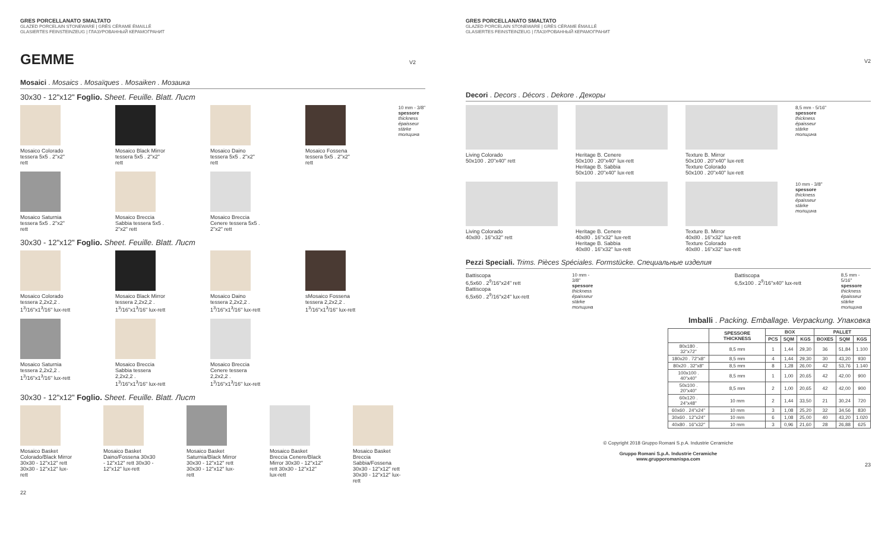GRES PORCELLANATO SMALTATO
GLAZED PORCELAIN STONEWARE | GRÈS CÉRAME ÉMAILLÉ
GLASIERTES FEINSTEINZEUG | ГЛАЗУРОВАННЫЙ КЕРАМОГРАНИТ
GEMME
V2
Mosaici . Mosaics . Mosaïques . Mosaiken . Мозаика
30x30 - 12"x12" Foglio. Sheet. Feuille. Blatt. Лист
10 mm - 3/8"
spessore
thickness
épaisseur
stärke
толщина
Mosaico Colorado tessera 5x5 . 2"x2" rett
Mosaico Black Mirror tessera 5x5 . 2"x2" rett
Mosaico Daino tessera 5x5 . 2"x2" rett
Mosaico Fossena tessera 5x5 . 2"x2" rett
Mosaico Saturnia tessera 5x5 . 2"x2" rett
Mosaico Breccia Sabbia tessera 5x5 . 2"x2" rett
Mosaico Breccia Cenere tessera 5x5 . 2"x2" rett
30x30 - 12"x12" Foglio. Sheet. Feuille. Blatt. Лист
Mosaico Colorado tessera 2,2x2,2 . 1<sup>3</sup>/16"x1<sup>3</sup>/16" lux-rett
Mosaico Black Mirror tessera 2,2x2,2 . 1<sup>3</sup>/16"x1<sup>3</sup>/16" lux-rett
Mosaico Daino tessera 2,2x2,2 . 1<sup>3</sup>/16"x1<sup>3</sup>/16" lux-rett
sMosaico Fossena tessera 2,2x2,2 . 1<sup>3</sup>/16"x1<sup>3</sup>/16" lux-rett
Mosaico Saturnia tessera 2,2x2,2 . 1<sup>3</sup>/16"x1<sup>3</sup>/16" lux-rett
Mosaico Breccia Sabbia tessera 2,2x2,2 . 1<sup>3</sup>/16"x1<sup>3</sup>/16" lux-rett
Mosaico Breccia Cenere tessera 2,2x2,2 . 1<sup>3</sup>/16"x1<sup>3</sup>/16" lux-rett
30x30 - 12"x12" Foglio. Sheet. Feuille. Blatt. Лист
Mosaico Basket Colorado/Black Mirror 30x30 - 12"x12" rett 30x30 - 12"x12" lux-rett
Mosaico Basket Daino/Fossena 30x30 - 12"x12" rett 30x30 - 12"x12" lux-rett
Mosaico Basket Saturnia/Black Mirror 30x30 - 12"x12" rett 30x30 - 12"x12" lux-rett
Mosaico Basket Breccia Cenere/Black Mirror 30x30 - 12"x12" rett 30x30 - 12"x12" lux-rett
Mosaico Basket Breccia Sabbia/Fossena 30x30 - 12"x12" rett 30x30 - 12"x12" lux-rett
22
GRES PORCELLANATO SMALTATO
GLAZED PORCELAIN STONEWARE | GRÈS CÉRAME ÉMAILLÉ
GLASIERTES FEINSTEINZEUG | ГЛАЗУРОВАННЫЙ КЕРАМОГРАНИТ
V2
Decori . Decors . Décors . Dekore . Декоры
Living Colorado
50x100 . 20"x40" rett
Heritage B. Cenere
50x100 . 20"x40" lux-rett
Heritage B. Sabbia
50x100 . 20"x40" lux-rett
Texture B. Mirror
50x100 . 20"x40" lux-rett
Texture Colorado
50x100 . 20"x40" lux-rett
8,5 mm - 5/16"
spessore
thickness
épaisseur
stärke
толщина
Living Colorado
40x80 . 16"x32" rett
Heritage B. Cenere
40x80 . 16"x32" lux-rett
Heritage B. Sabbia
40x80 . 16"x32" lux-rett
Texture B. Mirror
40x80 . 16"x32" lux-rett
Texture Colorado
40x80 . 16"x32" lux-rett
10 mm - 3/8"
spessore
thickness
épaisseur
stärke
толщина
Pezzi Speciali. Trims. Pièces Spéciales. Formstücke. Специальные изделия
Battiscopa
6,5x60 . 2<sup>9</sup>/16"x24" rett
Battiscopa
6,5x60 . 2<sup>9</sup>/16"x24" lux-rett
10 mm - 3/8"
spessore
thickness
épaisseur
stärke
толщина
Battiscopa
6,5x100 . 2<sup>9</sup>/16"x40" lux-rett
8,5 mm - 5/16"
spessore
thickness
épaisseur
stärke
толщина
Imballi . Packing. Emballage. Verpackung. Упаковка
| | SPESSORE THICKNESS | BOX | | | PALLET | | |
| --- | --- | --- | --- | --- | --- | --- | --- |
| | | PCS | SQM | KGS | BOXES | SQM | KGS |
| 80x180 . 32"x72" | 8,5 mm | 1 | 1,44 | 29,30 | 36 | 51,84 | 1.100 |
| 180x20 . 72"x8" | 8,5 mm | 4 | 1,44 | 29,30 | 30 | 43,20 | 930 |
| 80x20 . 32"x8" | 8,5 mm | 8 | 1,28 | 26,00 | 42 | 53,76 | 1.140 |
| 100x100 . 40"x40" | 8,5 mm | 1 | 1,00 | 20,65 | 42 | 42,00 | 900 |
| 50x100 . 20"x40" | 8,5 mm | 2 | 1,00 | 20,65 | 42 | 42,00 | 900 |
| 60x120 . 24"x48" | 10 mm | 2 | 1,44 | 33,50 | 21 | 30,24 | 720 |
| 60x60 . 24"x24" | 10 mm | 3 | 1,08 | 25,20 | 32 | 34,56 | 830 |
| 30x60 . 12"x24" | 10 mm | 6 | 1,08 | 25,00 | 40 | 43,20 | 1.020 |
| 40x80 . 16"x32" | 10 mm | 3 | 0,96 | 21,60 | 28 | 26,88 | 625 |
© Copyright 2018 Gruppo Romani S.p.A. Industrie Ceramiche
Gruppo Romani S.p.A. Industrie Ceramiche
www.grupporomanispa.com
23